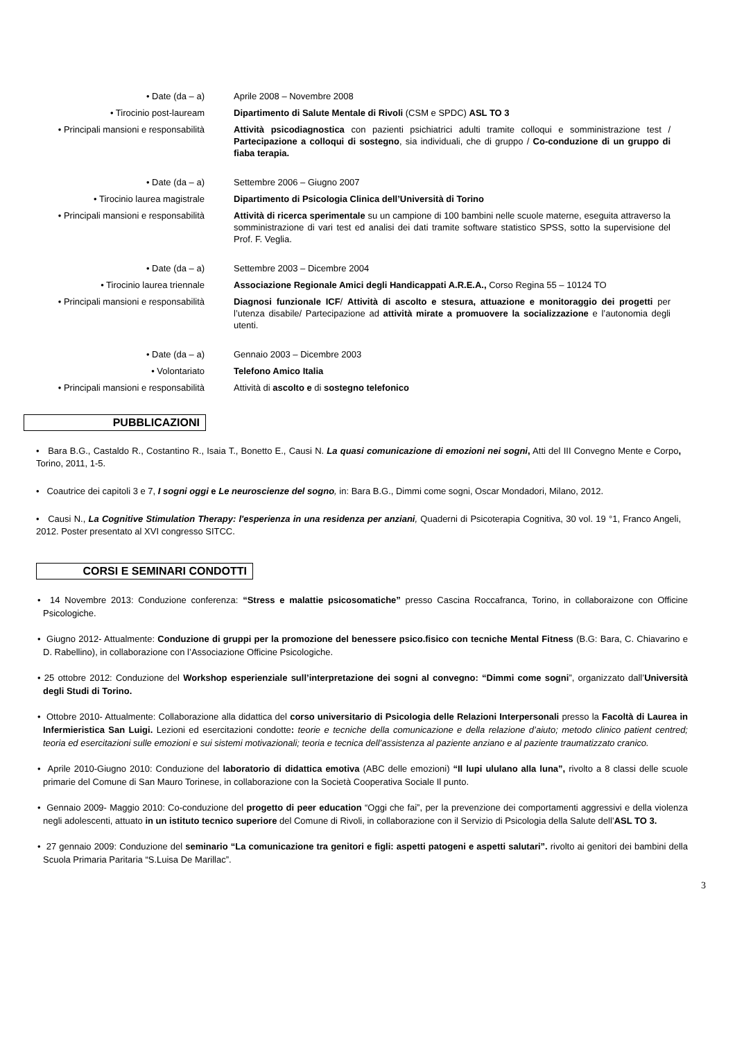• Date (da – a) Aprile 2008 – Novembre 2008
• Tirocinio post-lauream Dipartimento di Salute Mentale di Rivoli (CSM e SPDC) ASL TO 3
• Principali mansioni e responsabilità
Attività psicodiagnostica con pazienti psichiatrici adulti tramite colloqui e somministrazione test / Partecipazione a colloqui di sostegno, sia individuali, che di gruppo / Co-conduzione di un gruppo di fiaba terapia.
• Date (da – a) Settembre 2006 – Giugno 2007
• Tirocinio laurea magistrale Dipartimento di Psicologia Clinica dell’Università di Torino
• Principali mansioni e responsabilità
Attività di ricerca sperimentale su un campione di 100 bambini nelle scuole materne, eseguita attraverso la somministrazione di vari test ed analisi dei dati tramite software statistico SPSS, sotto la supervisione del Prof. F. Veglia.
• Date (da – a) Settembre 2003 – Dicembre 2004
• Tirocinio laurea triennale Associazione Regionale Amici degli Handicappati A.R.E.A., Corso Regina 55 – 10124 TO
• Principali mansioni e responsabilità
Diagnosi funzionale ICF/ Attività di ascolto e stesura, attuazione e monitoraggio dei progetti per l’utenza disabile/ Partecipazione ad attività mirate a promuovere la socializzazione e l’autonomia degli utenti.
• Date (da – a) Gennaio 2003 – Dicembre 2003
• Volontariato Telefono Amico Italia
• Principali mansioni e responsabilità
Attività di ascolto e di sostegno telefonico
PUBBLICAZIONI
• Bara B.G., Castaldo R., Costantino R., Isaia T., Bonetto E., Causi N. La quasi comunicazione di emozioni nei sogni, Atti del III Convegno Mente e Corpo, Torino, 2011, 1-5.
• Coautrice dei capitoli 3 e 7, I sogni oggi e Le neuroscienze del sogno, in: Bara B.G., Dimmi come sogni, Oscar Mondadori, Milano, 2012.
• Causi N., La Cognitive Stimulation Therapy: l'esperienza in una residenza per anziani, Quaderni di Psicoterapia Cognitiva, 30 vol. 19 °1, Franco Angeli, 2012. Poster presentato al XVI congresso SITCC.
CORSI E SEMINARI CONDOTTI
• 14 Novembre 2013: Conduzione conferenza: “Stress e malattie psicosomatiche” presso Cascina Roccafranca, Torino, in collaboraizone con Officine Psicologiche.
• Giugno 2012- Attualmente: Conduzione di gruppi per la promozione del benessere psico.fisico con tecniche Mental Fitness (B.G: Bara, C. Chiavarino e D. Rabellino), in collaborazione con l’Associazione Officine Psicologiche.
• 25 ottobre 2012: Conduzione del Workshop esperienziale sull’interpretazione dei sogni al convegno: “Dimmi come sogni”, organizzato dall’Università degli Studi di Torino.
• Ottobre 2010- Attualmente: Collaborazione alla didattica del corso universitario di Psicologia delle Relazioni Interpersonali presso la Facoltà di Laurea in Infermieristica San Luigi. Lezioni ed esercitazioni condotte: teorie e tecniche della comunicazione e della relazione d’aiuto; metodo clinico patient centred; teoria ed esercitazioni sulle emozioni e sui sistemi motivazionali; teoria e tecnica dell’assistenza al paziente anziano e al paziente traumatizzato cranico.
• Aprile 2010-Giugno 2010: Conduzione del laboratorio di didattica emotiva (ABC delle emozioni) “Il lupi ululano alla luna”, rivolto a 8 classi delle scuole primarie del Comune di San Mauro Torinese, in collaborazione con la Società Cooperativa Sociale Il punto.
• Gennaio 2009- Maggio 2010: Co-conduzione del progetto di peer education “Oggi che fai”, per la prevenzione dei comportamenti aggressivi e della violenza negli adolescenti, attuato in un istituto tecnico superiore del Comune di Rivoli, in collaborazione con il Servizio di Psicologia della Salute dell’ASL TO 3.
• 27 gennaio 2009: Conduzione del seminario “La comunicazione tra genitori e figli: aspetti patogeni e aspetti salutari”. rivolto ai genitori dei bambini della Scuola Primaria Paritaria “S.Luisa De Marillac”.
3